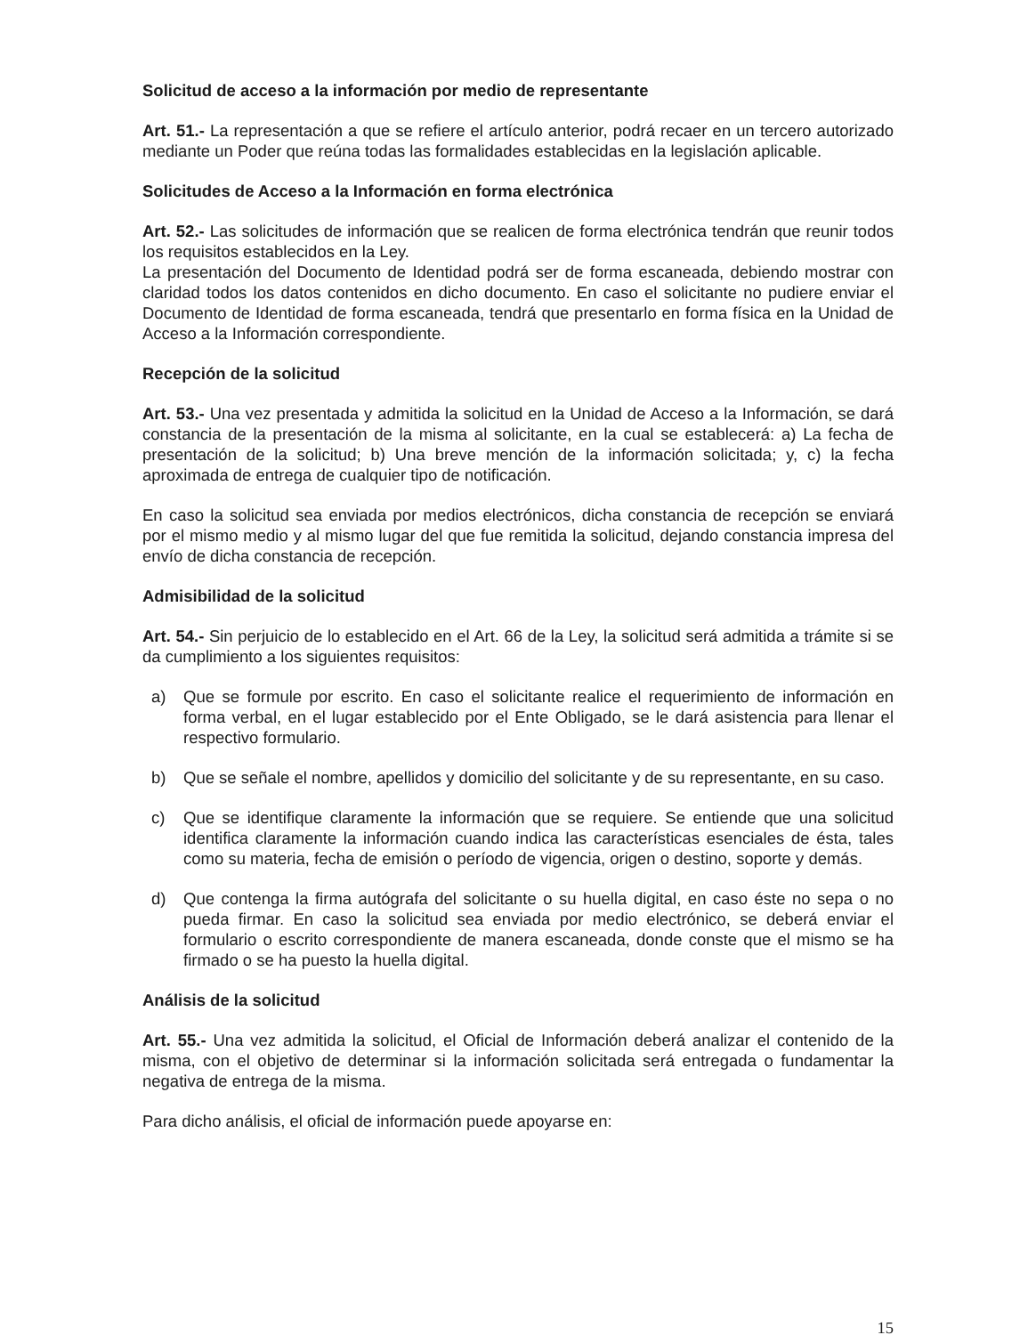Solicitud de acceso a la información por medio de representante
Art. 51.- La representación a que se refiere el artículo anterior, podrá recaer en un tercero autorizado mediante un Poder que reúna todas las formalidades establecidas en la legislación aplicable.
Solicitudes de Acceso a la Información en forma electrónica
Art. 52.- Las solicitudes de información que se realicen de forma electrónica tendrán que reunir todos los requisitos establecidos en la Ley.
La presentación del Documento de Identidad podrá ser de forma escaneada, debiendo mostrar con claridad todos los datos contenidos en dicho documento. En caso el solicitante no pudiere enviar el Documento de Identidad de forma escaneada, tendrá que presentarlo en forma física en la Unidad de Acceso a la Información correspondiente.
Recepción de la solicitud
Art. 53.- Una vez presentada y admitida la solicitud en la Unidad de Acceso a la Información, se dará constancia de la presentación de la misma al solicitante, en la cual se establecerá: a) La fecha de presentación de la solicitud; b) Una breve mención de la información solicitada; y, c) la fecha aproximada de entrega de cualquier tipo de notificación.
En caso la solicitud sea enviada por medios electrónicos, dicha constancia de recepción se enviará por el mismo medio y al mismo lugar del que fue remitida la solicitud, dejando constancia impresa del envío de dicha constancia de recepción.
Admisibilidad de la solicitud
Art. 54.- Sin perjuicio de lo establecido en el Art. 66 de la Ley, la solicitud será admitida a trámite si se da cumplimiento a los siguientes requisitos:
a) Que se formule por escrito. En caso el solicitante realice el requerimiento de información en forma verbal, en el lugar establecido por el Ente Obligado, se le dará asistencia para llenar el respectivo formulario.
b) Que se señale el nombre, apellidos y domicilio del solicitante y de su representante, en su caso.
c) Que se identifique claramente la información que se requiere. Se entiende que una solicitud identifica claramente la información cuando indica las características esenciales de ésta, tales como su materia, fecha de emisión o período de vigencia, origen o destino, soporte y demás.
d) Que contenga la firma autógrafa del solicitante o su huella digital, en caso éste no sepa o no pueda firmar. En caso la solicitud sea enviada por medio electrónico, se deberá enviar el formulario o escrito correspondiente de manera escaneada, donde conste que el mismo se ha firmado o se ha puesto la huella digital.
Análisis de la solicitud
Art. 55.- Una vez admitida la solicitud, el Oficial de Información deberá analizar el contenido de la misma, con el objetivo de determinar si la información solicitada será entregada o fundamentar la negativa de entrega de la misma.
Para dicho análisis, el oficial de información puede apoyarse en:
15